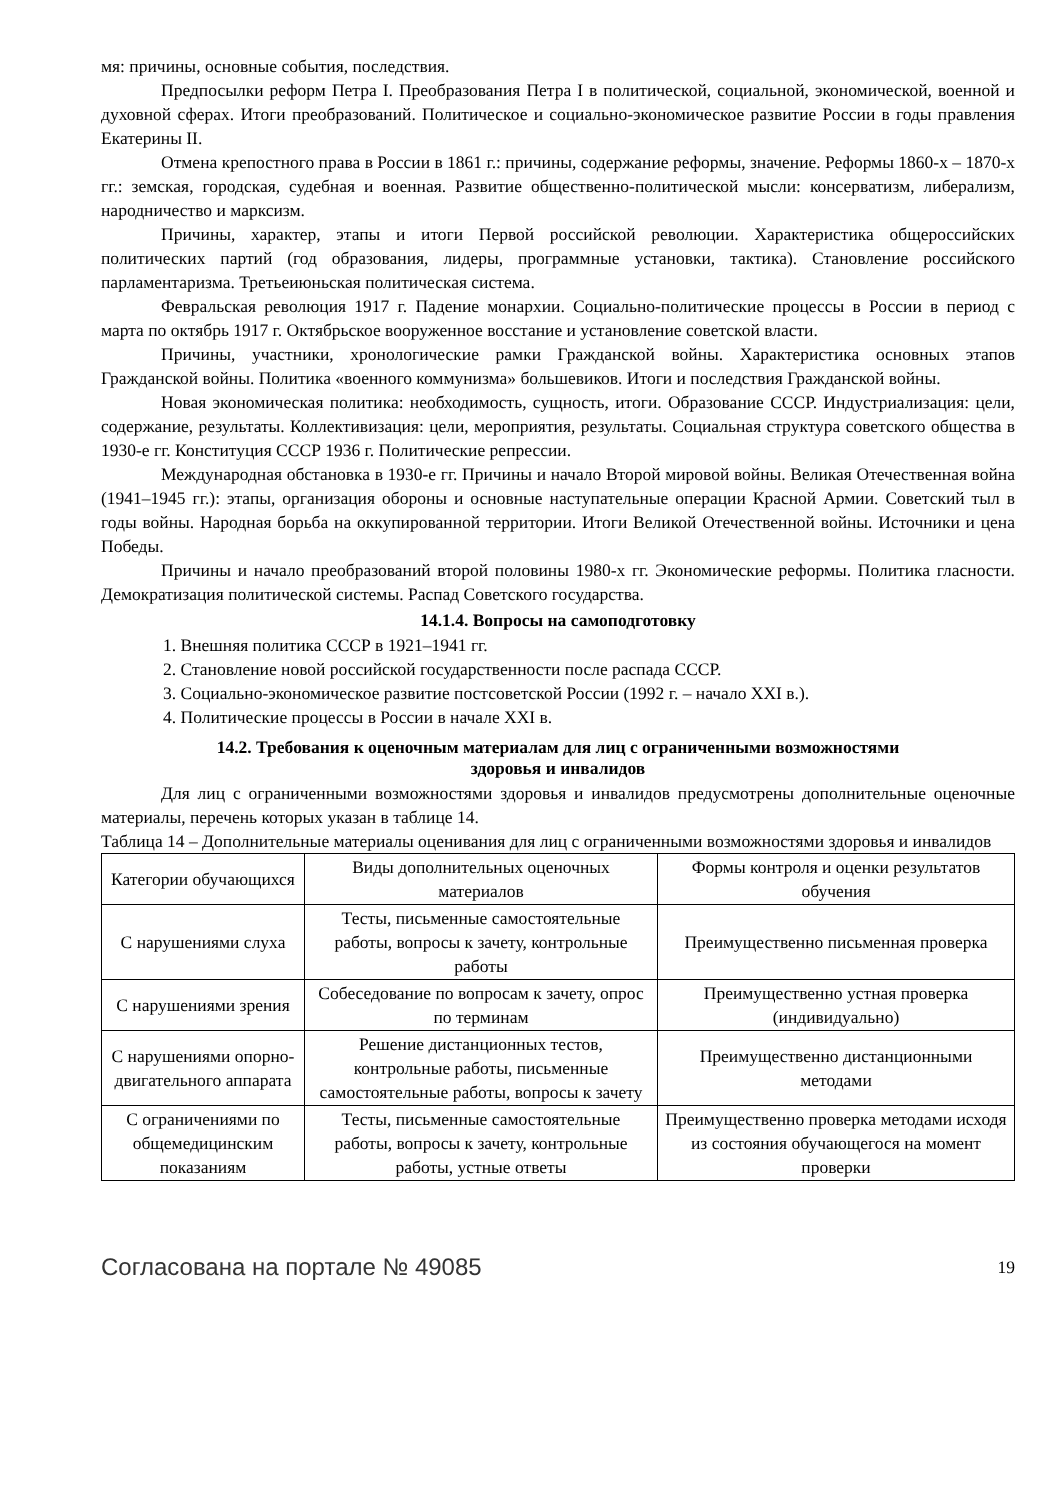мя: причины, основные события, последствия.
Предпосылки реформ Петра I. Преобразования Петра I в политической, социальной, экономической, военной и духовной сферах. Итоги преобразований. Политическое и социально-экономическое развитие России в годы правления Екатерины II.
Отмена крепостного права в России в 1861 г.: причины, содержание реформы, значение. Реформы 1860-х – 1870-х гг.: земская, городская, судебная и военная. Развитие общественно-политической мысли: консерватизм, либерализм, народничество и марксизм.
Причины, характер, этапы и итоги Первой российской революции. Характеристика общероссийских политических партий (год образования, лидеры, программные установки, тактика). Становление российского парламентаризма. Третьеиюньская политическая система.
Февральская революция 1917 г. Падение монархии. Социально-политические процессы в России в период с марта по октябрь 1917 г. Октябрьское вооруженное восстание и установление советской власти.
Причины, участники, хронологические рамки Гражданской войны. Характеристика основных этапов Гражданской войны. Политика «военного коммунизма» большевиков. Итоги и последствия Гражданской войны.
Новая экономическая политика: необходимость, сущность, итоги. Образование СССР. Индустриализация: цели, содержание, результаты. Коллективизация: цели, мероприятия, результаты. Социальная структура советского общества в 1930-е гг. Конституция СССР 1936 г. Политические репрессии.
Международная обстановка в 1930-е гг. Причины и начало Второй мировой войны. Великая Отечественная война (1941–1945 гг.): этапы, организация обороны и основные наступательные операции Красной Армии. Советский тыл в годы войны. Народная борьба на оккупированной территории. Итоги Великой Отечественной войны. Источники и цена Победы.
Причины и начало преобразований второй половины 1980-х гг. Экономические реформы. Политика гласности. Демократизация политической системы. Распад Советского государства.
14.1.4. Вопросы на самоподготовку
1. Внешняя политика СССР в 1921–1941 гг.
2. Становление новой российской государственности после распада СССР.
3. Социально-экономическое развитие постсоветской России (1992 г. – начало XXI в.).
4. Политические процессы в России в начале XXI в.
14.2. Требования к оценочным материалам для лиц с ограниченными возможностями
здоровья и инвалидов
Для лиц с ограниченными возможностями здоровья и инвалидов предусмотрены дополнительные оценочные материалы, перечень которых указан в таблице 14.
Таблица 14 – Дополнительные материалы оценивания для лиц с ограниченными возможностями здоровья и инвалидов
| Категории обучающихся | Виды дополнительных оценочных материалов | Формы контроля и оценки результатов обучения |
| С нарушениями слуха | Тесты, письменные самостоятельные работы, вопросы к зачету, контрольные работы | Преимущественно письменная проверка |
| С нарушениями зрения | Собеседование по вопросам к зачету, опрос по терминам | Преимущественно устная проверка (индивидуально) |
| С нарушениями опорно-двигательного аппарата | Решение дистанционных тестов, контрольные работы, письменные самостоятельные работы, вопросы к зачету | Преимущественно дистанционными методами |
| С ограничениями по общемедицинским показаниям | Тесты, письменные самостоятельные работы, вопросы к зачету, контрольные работы, устные ответы | Преимущественно проверка методами исходя из состояния обучающегося на момент проверки |
Согласована на портале № 49085 19